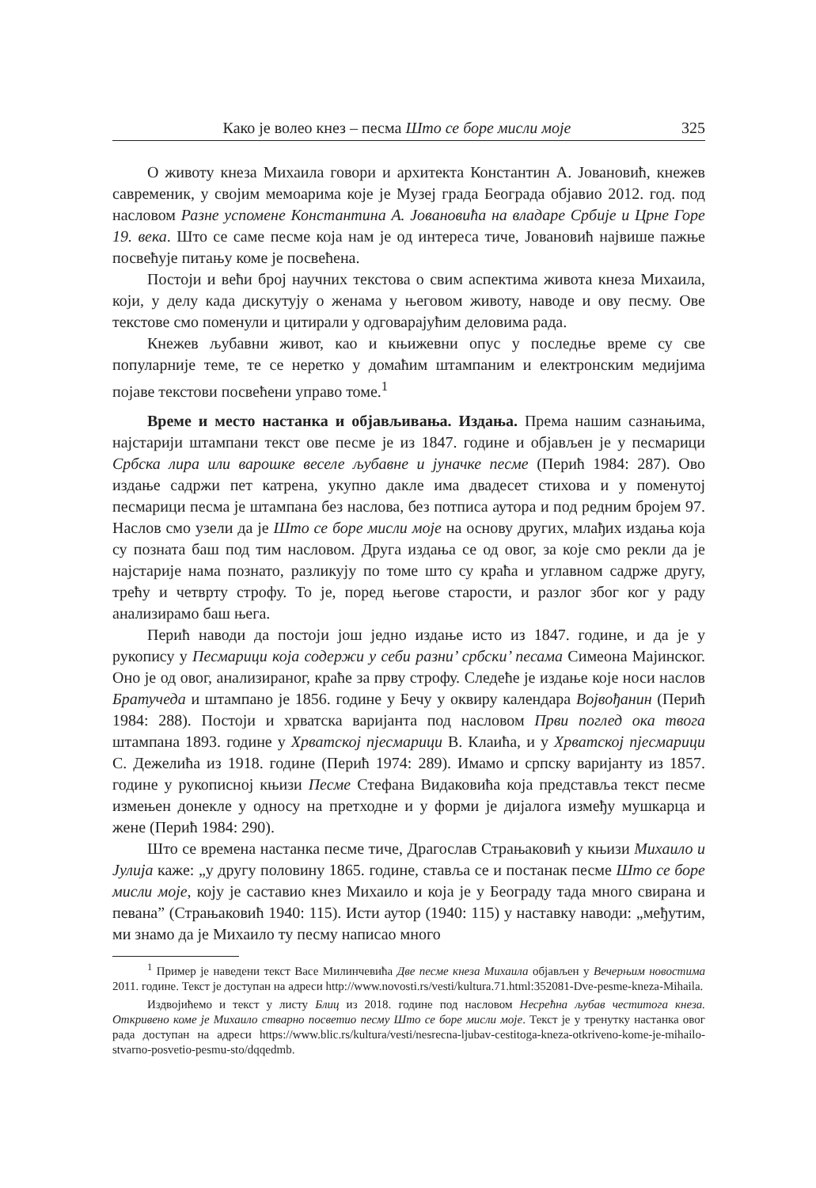Како је волео кнез – песма Што се боре мисли моје 325
О животу кнеза Михаила говори и архитекта Константин А. Јовановић, кнежев савременик, у својим мемоарима које је Музеј града Београда објавио 2012. год. под насловом Разне успомене Константина А. Јовановића на владаре Србије и Црне Горе 19. века. Што се саме песме која нам је од интереса тиче, Јовановић највише пажње посвећује питању коме је посвећена.
Постоји и већи број научних текстова о свим аспектима живота кнеза Михаила, који, у делу када дискутују о женама у његовом животу, наводе и ову песму. Ове текстове смо поменули и цитирали у одговарајућим деловима рада.
Кнежев љубавни живот, као и књижевни опус у последње време су све популарније теме, те се неретко у домаћим штампаним и електронским медијима појаве текстови посвећени управо томе.<sup>1</sup>
Време и место настанка и објављивања. Издања. Према нашим сазнањима, најстарији штампани текст ове песме је из 1847. године и објављен је у песмарици Србска лира или варошке веселе љубавне и јуначке песме (Перић 1984: 287). Ово издање садржи пет катрена, укупно дакле има двадесет стихова и у поменутој песмарици песма је штампана без наслова, без потписа аутора и под редним бројем 97. Наслов смо узели да је Што се боре мисли моје на основу других, млађих издања која су позната баш под тим насловом. Друга издања се од овог, за које смо рекли да је најстарије нама познато, разликују по томе што су краћа и углавном садрже другу, трећу и четврту строфу. То је, поред његове старости, и разлог због ког у раду анализирамо баш њега.
Перић наводи да постоји још једно издање исто из 1847. године, и да је у рукопису у Песмарици која содержи у себи разни’ србски’ песама Симеона Мајинског. Оно је од овог, анализираног, краће за прву строфу. Следеће је издање које носи наслов Братучеда и штампано је 1856. године у Бечу у оквиру календара Војвођанин (Перић 1984: 288). Постоји и хрватска варијанта под насловом Први поглед ока твога штампана 1893. године у Хрватској пјесмарици В. Клаића, и у Хрватској пјесмарици С. Дежелића из 1918. године (Перић 1974: 289). Имамо и српску варијанту из 1857. године у рукописној књизи Песме Стефана Видаковића која представља текст песме измењен донекле у односу на претходне и у форми је дијалога између мушкарца и жене (Перић 1984: 290).
Што се времена настанка песме тиче, Драгослав Страњаковић у књизи Михаило и Јулија каже: „у другу половину 1865. године, ставља се и постанак песме Што се боре мисли моје, коју је саставио кнез Михаило и која је у Београду тада много свирана и певана” (Страњаковић 1940: 115). Исти аутор (1940: 115) у наставку наводи: „међутим, ми знамо да је Михаило ту песму написао много
<sup>1</sup> Пример је наведени текст Васе Милинчевића Две песме кнеза Михаила објављен у Вечерњим новостима 2011. године. Текст је доступан на адреси http://www.novosti.rs/vesti/kultura.71.html:352081-Dve-pesme-kneza-Mihaila.
Издвојићемо и текст у листу Блиц из 2018. године под насловом Несрећна љубав честитога кнеза. Откривено коме је Михаило стварно посветио песму Што се боре мисли моје. Текст је у тренутку настанка овог рада доступан на адреси https://www.blic.rs/kultura/vesti/nesrecna-ljubav-cestitoga-kneza-otkriveno-kome-je-mihailo-stvarno-posvetio-pesmu-sto/dqqedmb.